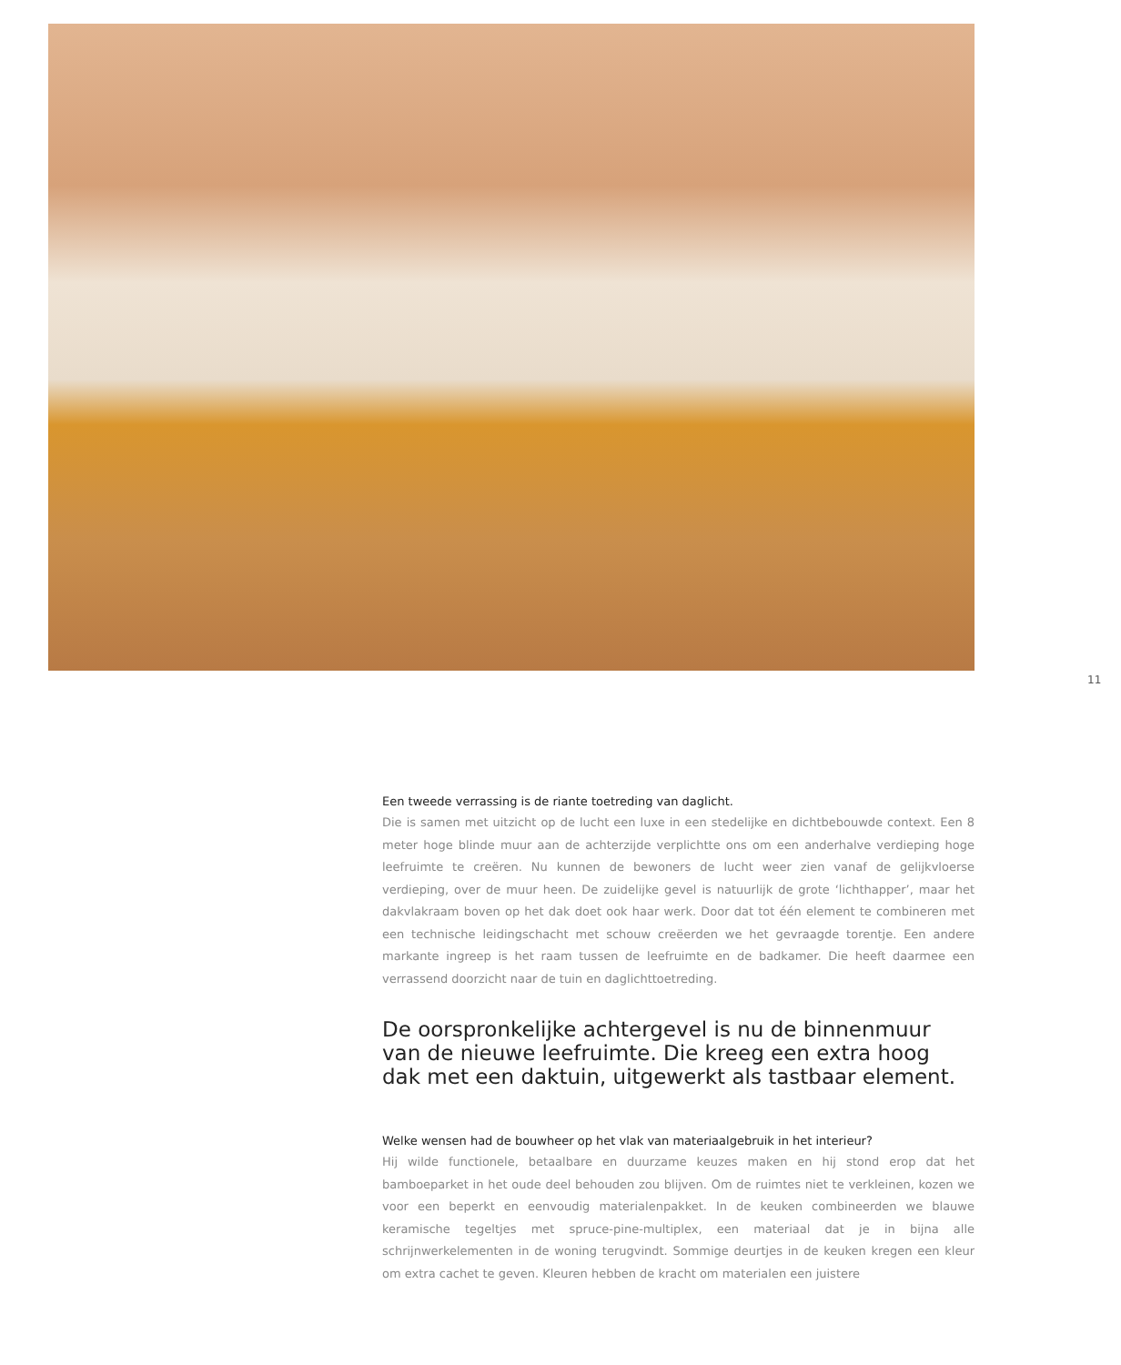11
Een tweede verrassing is de riante toetreding van daglicht.
Die is samen met uitzicht op de lucht een luxe in een stedelijke en dichtbebouwde context. Een 8 meter hoge blinde muur aan de achterzijde verplichtte ons om een anderhalve verdieping hoge leefruimte te creëren. Nu kunnen de bewoners de lucht weer zien vanaf de gelijkvloerse verdieping, over de muur heen. De zuidelijke gevel is natuurlijk de grote ‘lichthapper’, maar het dakvlakraam boven op het dak doet ook haar werk. Door dat tot één element te combineren met een technische leidingschacht met schouw creëerden we het gevraagde torentje. Een andere markante ingreep is het raam tussen de leefruimte en de badkamer. Die heeft daarmee een verrassend doorzicht naar de tuin en daglichttoetreding.
De oorspronkelijke achtergevel is nu de binnenmuur van de nieuwe leefruimte. Die kreeg een extra hoog dak met een daktuin, uitgewerkt als tastbaar element.
Welke wensen had de bouwheer op het vlak van materiaalgebruik in het interieur?
Hij wilde functionele, betaalbare en duurzame keuzes maken en hij stond erop dat het bamboeparket in het oude deel behouden zou blijven. Om de ruimtes niet te verkleinen, kozen we voor een beperkt en eenvoudig materialenpakket. In de keuken combineerden we blauwe keramische tegeltjes met spruce-pine-multiplex, een materiaal dat je in bijna alle schrijnwerkelementen in de woning terugvindt. Sommige deurtjes in de keuken kregen een kleur om extra cachet te geven. Kleuren hebben de kracht om materialen een juistere